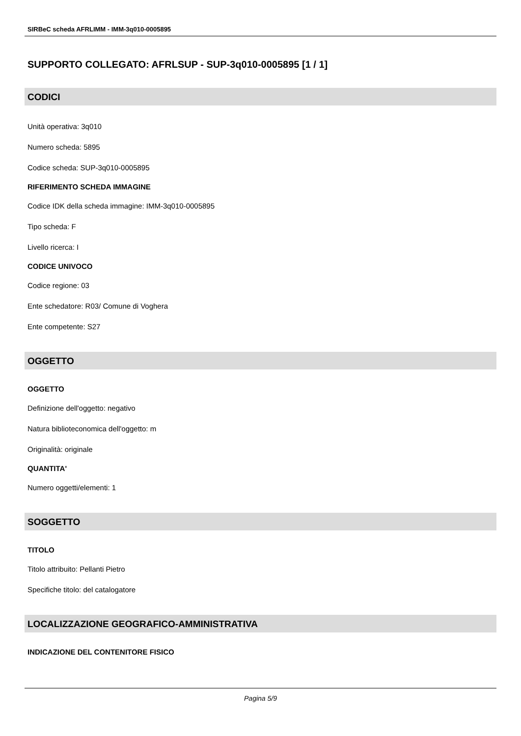SIRBeC scheda AFRLIMM - IMM-3q010-0005895
SUPPORTO COLLEGATO: AFRLSUP - SUP-3q010-0005895 [1 / 1]
CODICI
Unità operativa: 3q010
Numero scheda: 5895
Codice scheda: SUP-3q010-0005895
RIFERIMENTO SCHEDA IMMAGINE
Codice IDK della scheda immagine: IMM-3q010-0005895
Tipo scheda: F
Livello ricerca: I
CODICE UNIVOCO
Codice regione: 03
Ente schedatore: R03/ Comune di Voghera
Ente competente: S27
OGGETTO
OGGETTO
Definizione dell'oggetto: negativo
Natura biblioteconomica dell'oggetto: m
Originalità: originale
QUANTITA'
Numero oggetti/elementi: 1
SOGGETTO
TITOLO
Titolo attribuito: Pellanti Pietro
Specifiche titolo: del catalogatore
LOCALIZZAZIONE GEOGRAFICO-AMMINISTRATIVA
INDICAZIONE DEL CONTENITORE FISICO
Pagina 5/9